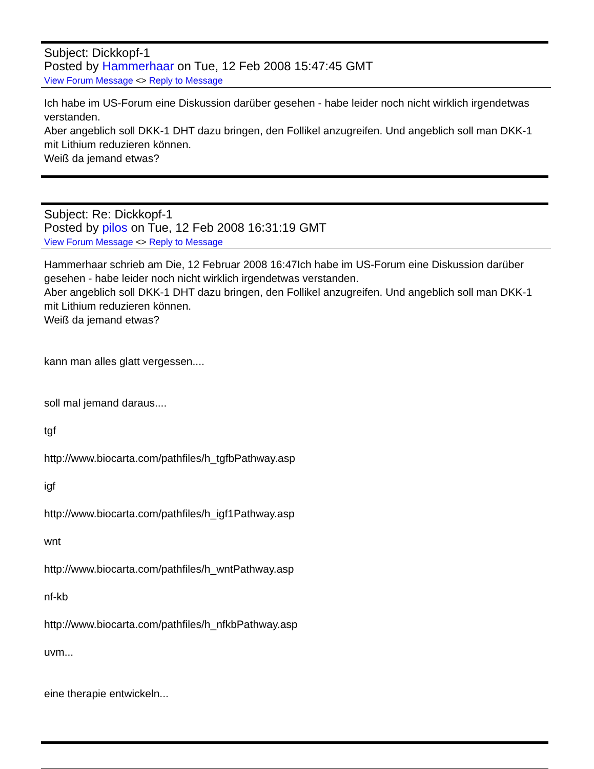Subject: Dickkopf-1
Posted by Hammerhaar on Tue, 12 Feb 2008 15:47:45 GMT
View Forum Message <> Reply to Message
Ich habe im US-Forum eine Diskussion darüber gesehen - habe leider noch nicht wirklich irgendetwas verstanden.
Aber angeblich soll DKK-1 DHT dazu bringen, den Follikel anzugreifen. Und angeblich soll man DKK-1 mit Lithium reduzieren können.
Weiß da jemand etwas?
Subject: Re: Dickkopf-1
Posted by pilos on Tue, 12 Feb 2008 16:31:19 GMT
View Forum Message <> Reply to Message
Hammerhaar schrieb am Die, 12 Februar 2008 16:47Ich habe im US-Forum eine Diskussion darüber gesehen - habe leider noch nicht wirklich irgendetwas verstanden.
Aber angeblich soll DKK-1 DHT dazu bringen, den Follikel anzugreifen. Und angeblich soll man DKK-1 mit Lithium reduzieren können.
Weiß da jemand etwas?
kann man alles glatt vergessen....
soll mal jemand daraus....
tgf
http://www.biocarta.com/pathfiles/h_tgfbPathway.asp
igf
http://www.biocarta.com/pathfiles/h_igf1Pathway.asp
wnt
http://www.biocarta.com/pathfiles/h_wntPathway.asp
nf-kb
http://www.biocarta.com/pathfiles/h_nfkbPathway.asp
uvm...
eine therapie entwickeln...